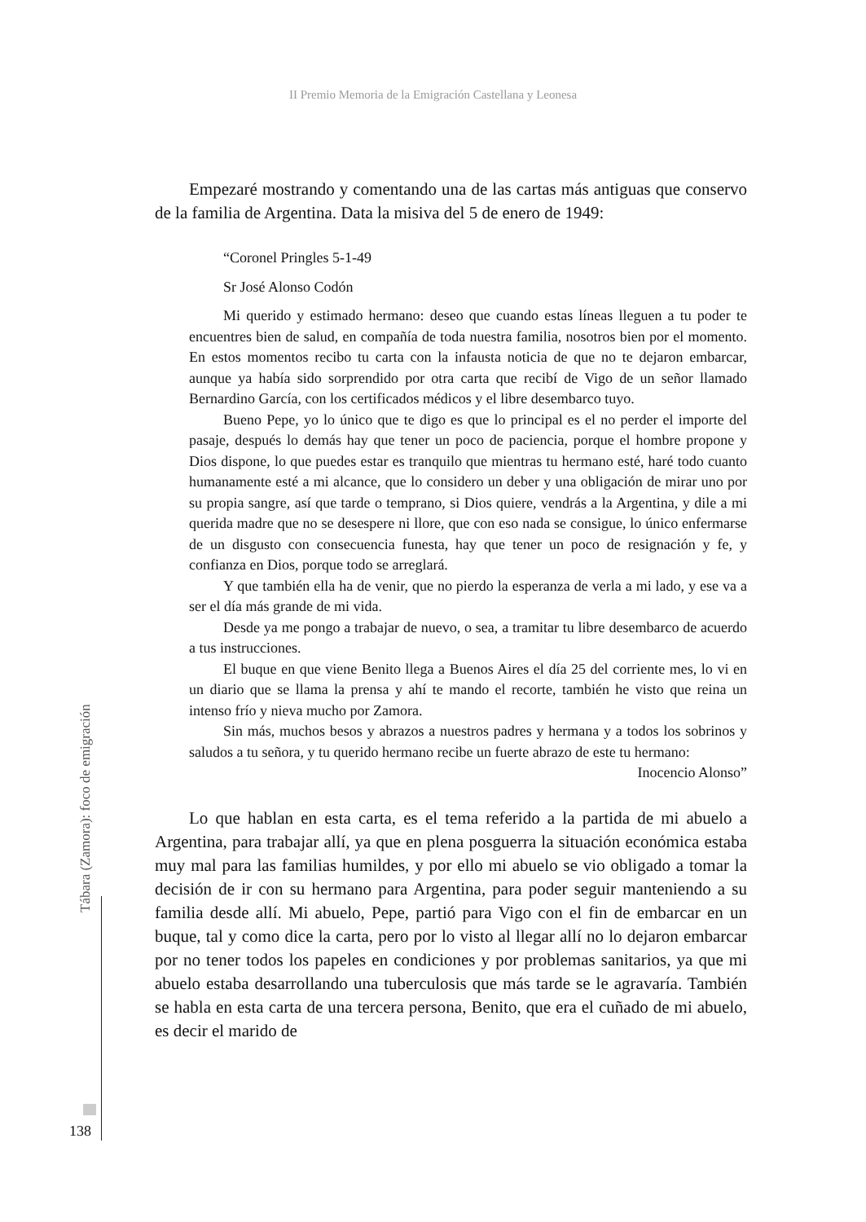II Premio Memoria de la Emigración Castellana y Leonesa
Empezaré mostrando y comentando una de las cartas más antiguas que conservo de la familia de Argentina. Data la misiva del 5 de enero de 1949:
“Coronel Pringles 5-1-49
Sr José Alonso Codón
Mi querido y estimado hermano: deseo que cuando estas líneas lleguen a tu poder te encuentres bien de salud, en compañía de toda nuestra familia, nosotros bien por el momento. En estos momentos recibo tu carta con la infausta noticia de que no te dejaron embarcar, aunque ya había sido sorprendido por otra carta que recibí de Vigo de un señor llamado Bernardino García, con los certificados médicos y el libre desembarco tuyo.
Bueno Pepe, yo lo único que te digo es que lo principal es el no perder el importe del pasaje, después lo demás hay que tener un poco de paciencia, porque el hombre propone y Dios dispone, lo que puedes estar es tranquilo que mientras tu hermano esté, haré todo cuanto humanamente esté a mi alcance, que lo considero un deber y una obligación de mirar uno por su propia sangre, así que tarde o temprano, si Dios quiere, vendrás a la Argentina, y dile a mi querida madre que no se desespere ni llore, que con eso nada se consigue, lo único enfermarse de un disgusto con consecuencia funesta, hay que tener un poco de resignación y fe, y confianza en Dios, porque todo se arreglará.
Y que también ella ha de venir, que no pierdo la esperanza de verla a mi lado, y ese va a ser el día más grande de mi vida.
Desde ya me pongo a trabajar de nuevo, o sea, a tramitar tu libre desembarco de acuerdo a tus instrucciones.
El buque en que viene Benito llega a Buenos Aires el día 25 del corriente mes, lo vi en un diario que se llama la prensa y ahí te mando el recorte, también he visto que reina un intenso frío y nieva mucho por Zamora.
Sin más, muchos besos y abrazos a nuestros padres y hermana y a todos los sobrinos y saludos a tu señora, y tu querido hermano recibe un fuerte abrazo de este tu hermano:
Inocencio Alonso”
Lo que hablan en esta carta, es el tema referido a la partida de mi abuelo a Argentina, para trabajar allí, ya que en plena posguerra la situación económica estaba muy mal para las familias humildes, y por ello mi abuelo se vio obligado a tomar la decisión de ir con su hermano para Argentina, para poder seguir manteniendo a su familia desde allí. Mi abuelo, Pepe, partió para Vigo con el fin de embarcar en un buque, tal y como dice la carta, pero por lo visto al llegar allí no lo dejaron embarcar por no tener todos los papeles en condiciones y por problemas sanitarios, ya que mi abuelo estaba desarrollando una tuberculosis que más tarde se le agravaría. También se habla en esta carta de una tercera persona, Benito, que era el cuñado de mi abuelo, es decir el marido de
Tábara (Zamora): foco de emigración
138